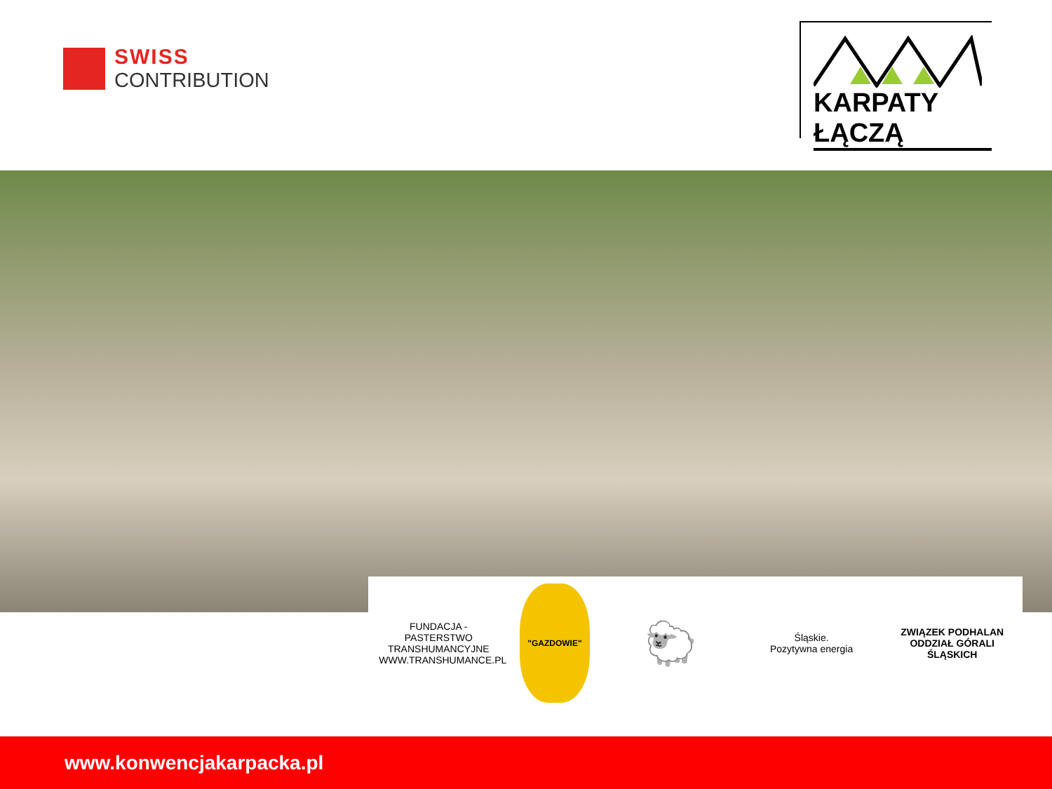SWISS
CONTRIBUTION
KARPATY ŁĄCZĄ
FUNDACJA - PASTERSTWO TRANSHUMANCYJNE
WWW.TRANSHUMANCE.PL
"GAZDOWIE"
🐑
Śląskie.
Pozytywna energia
ZWIĄZEK PODHALAN
ODDZIAŁ GÓRALI ŚLĄSKICH
www.konwencjakarpacka.pl